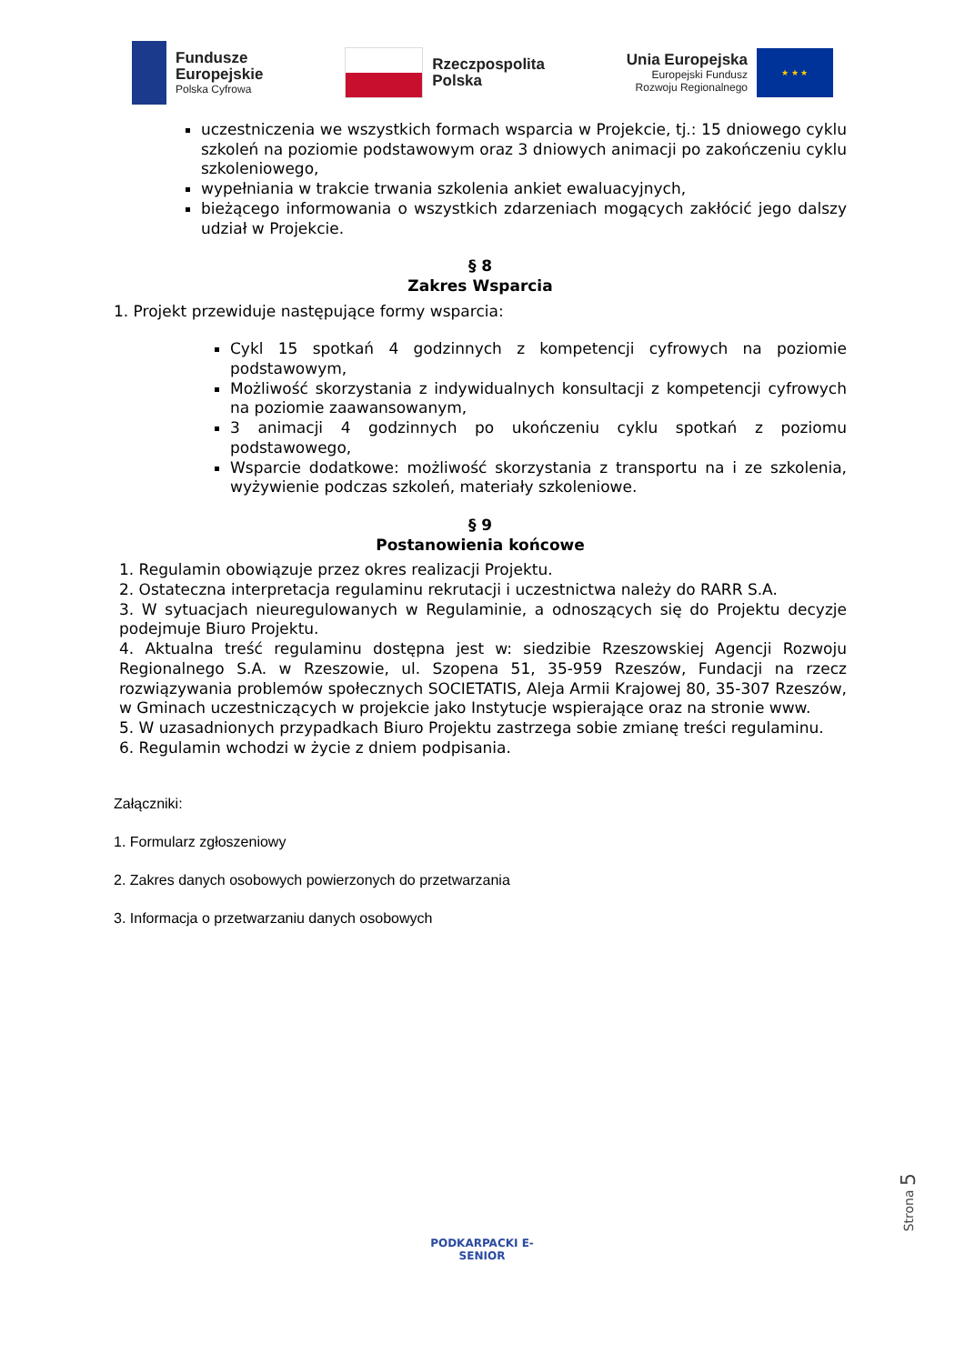Fundusze
Europejskie
Polska Cyfrowa
Rzeczpospolita
Polska
Unia Europejska
Europejski Fundusz
Rozwoju Regionalnego
★ ★ ★
uczestniczenia we wszystkich formach wsparcia w Projekcie, tj.: 15 dniowego cyklu szkoleń na poziomie podstawowym oraz 3 dniowych animacji po zakończeniu cyklu szkoleniowego,
wypełniania w trakcie trwania szkolenia ankiet ewaluacyjnych,
bieżącego informowania o wszystkich zdarzeniach mogących zakłócić jego dalszy udział w Projekcie.
§ 8
Zakres Wsparcia
1. Projekt przewiduje następujące formy wsparcia:
Cykl 15 spotkań 4 godzinnych z kompetencji cyfrowych na poziomie podstawowym,
Możliwość skorzystania z indywidualnych konsultacji z kompetencji cyfrowych na poziomie zaawansowanym,
3 animacji 4 godzinnych po ukończeniu cyklu spotkań z poziomu podstawowego,
Wsparcie dodatkowe: możliwość skorzystania z transportu na i ze szkolenia, wyżywienie podczas szkoleń, materiały szkoleniowe.
§ 9
Postanowienia końcowe
1. Regulamin obowiązuje przez okres realizacji Projektu.
2. Ostateczna interpretacja regulaminu rekrutacji i uczestnictwa należy do RARR S.A.
3. W sytuacjach nieuregulowanych w Regulaminie, a odnoszących się do Projektu decyzje podejmuje Biuro Projektu.
4. Aktualna treść regulaminu dostępna jest w: siedzibie Rzeszowskiej Agencji Rozwoju Regionalnego S.A. w Rzeszowie, ul. Szopena 51, 35-959 Rzeszów, Fundacji na rzecz rozwiązywania problemów społecznych SOCIETATIS, Aleja Armii Krajowej 80, 35-307 Rzeszów, w Gminach uczestniczących w projekcie jako Instytucje wspierające oraz na stronie www.
5. W uzasadnionych przypadkach Biuro Projektu zastrzega sobie zmianę treści regulaminu.
6. Regulamin wchodzi w życie z dniem podpisania.
Załączniki:
1. Formularz zgłoszeniowy
2. Zakres danych osobowych powierzonych do przetwarzania
3. Informacja o przetwarzaniu danych osobowych
Strona 5
PODKARPACKI E-SENIOR